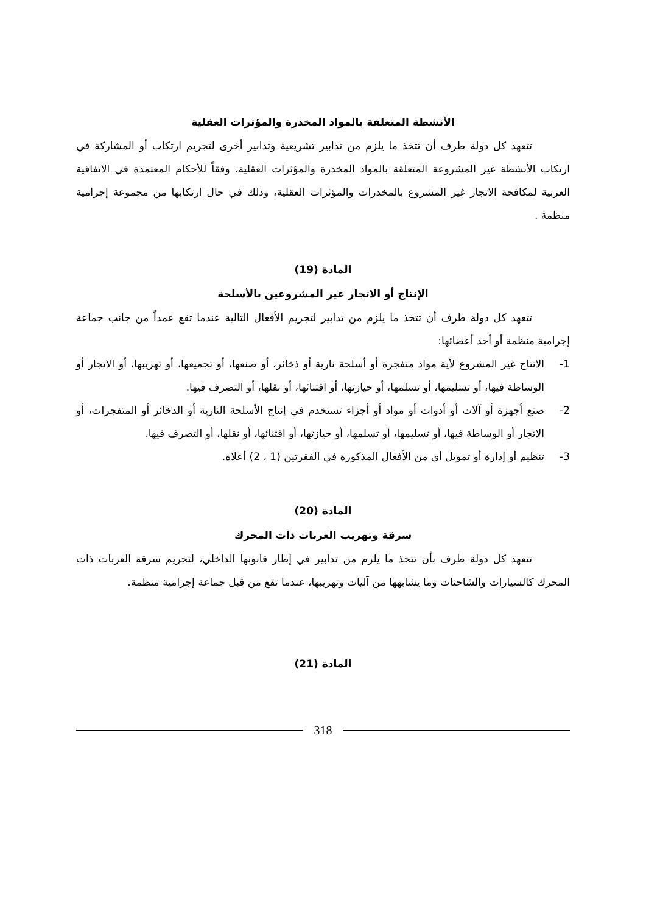الأنشطة المتعلقة بالمواد المخدرة والمؤثرات العقلية
تتعهد كل دولة طرف أن تتخذ ما يلزم من تدابير تشريعية وتدابير أخرى لتجريم ارتكاب أو المشاركة في ارتكاب الأنشطة غير المشروعة المتعلقة بالمواد المخدرة والمؤثرات العقلية، وفقاً للأحكام المعتمدة في الاتفاقية العربية لمكافحة الاتجار غير المشروع بالمخدرات والمؤثرات العقلية، وذلك في حال ارتكابها من مجموعة إجرامية منظمة .
المادة (19)
الإنتاج أو الاتجار غير المشروعين بالأسلحة
تتعهد كل دولة طرف أن تتخذ ما يلزم من تدابير لتجريم الأفعال التالية عندما تقع عمداً من جانب جماعة إجرامية منظمة أو أحد أعضائها:
1- الانتاج غير المشروع لأية مواد متفجرة أو أسلحة نارية أو ذخائر، أو صنعها، أو تجميعها، أو تهريبها، أو الاتجار أو الوساطة فيها، أو تسليمها، أو تسلمها، أو حيازتها، أو اقتنائها، أو نقلها، أو التصرف فيها.
2- صنع أجهزة أو آلات أو أدوات أو مواد أو أجزاء تستخدم في إنتاج الأسلحة النارية أو الذخائر أو المتفجرات، أو الاتجار أو الوساطة فيها، أو تسليمها، أو تسلمها، أو حيازتها، أو اقتنائها، أو نقلها، أو التصرف فيها.
3- تنظيم أو إدارة أو تمويل أي من الأفعال المذكورة في الفقرتين (1 ، 2) أعلاه.
المادة (20)
سرقة وتهريب العربات ذات المحرك
تتعهد كل دولة طرف بأن تتخذ ما يلزم من تدابير في إطار قانونها الداخلي، لتجريم سرقة العربات ذات المحرك كالسيارات والشاحنات وما يشابهها من آليات وتهريبها، عندما تقع من قبل جماعة إجرامية منظمة.
المادة (21)
318